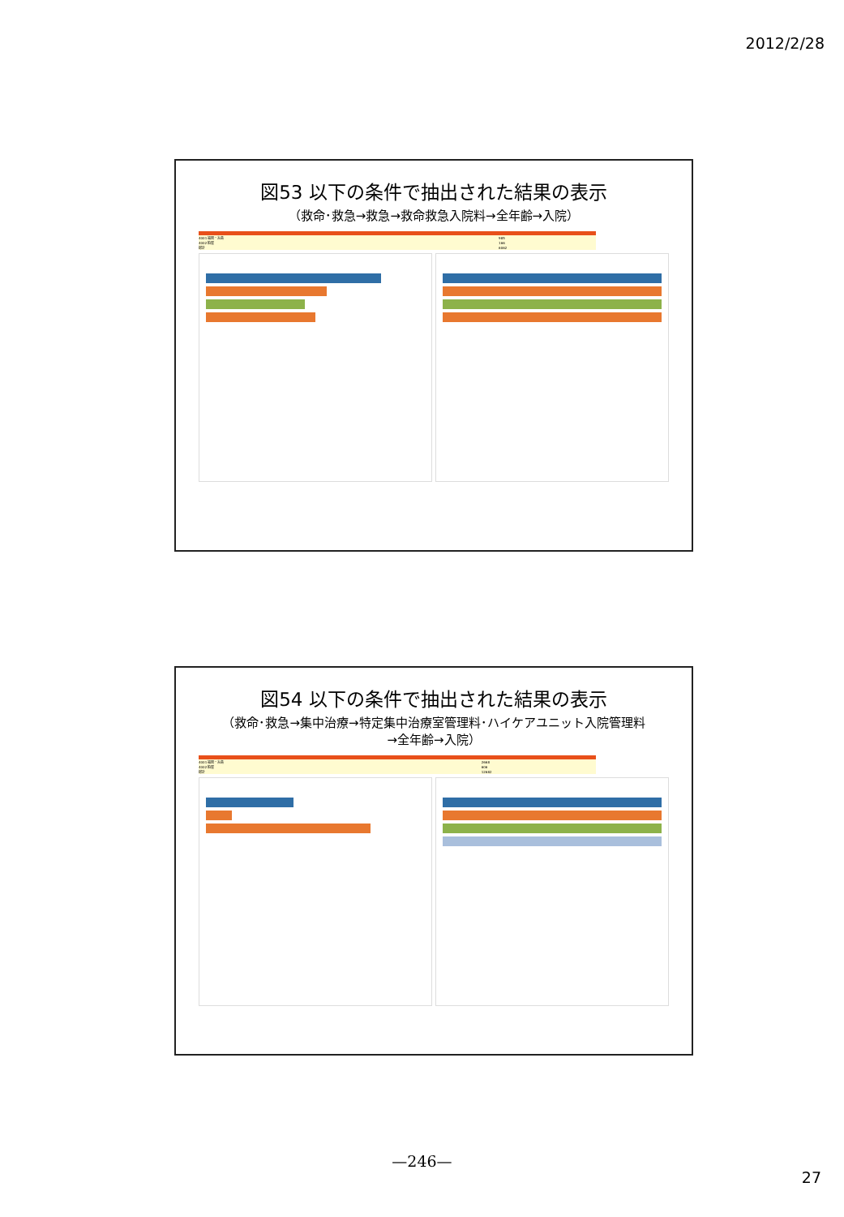2012/2/28
図53 以下の条件で抽出された結果の表示
（救命･救急→救急→救命救急入院料→全年齢→入院）
| 4001 福岡・糸島 | 985 |
| 4002 粕屋 | 166 |
| 総計 | 6062 |
図54 以下の条件で抽出された結果の表示
（救命･救急→集中治療→特定集中治療室管理料･ハイケアユニット入院管理料
→全年齢→入院）
| 4001 福岡・糸島 | 2668 |
| 4002 粕屋 | 606 |
| 総計 | 12682 |
—246—
27